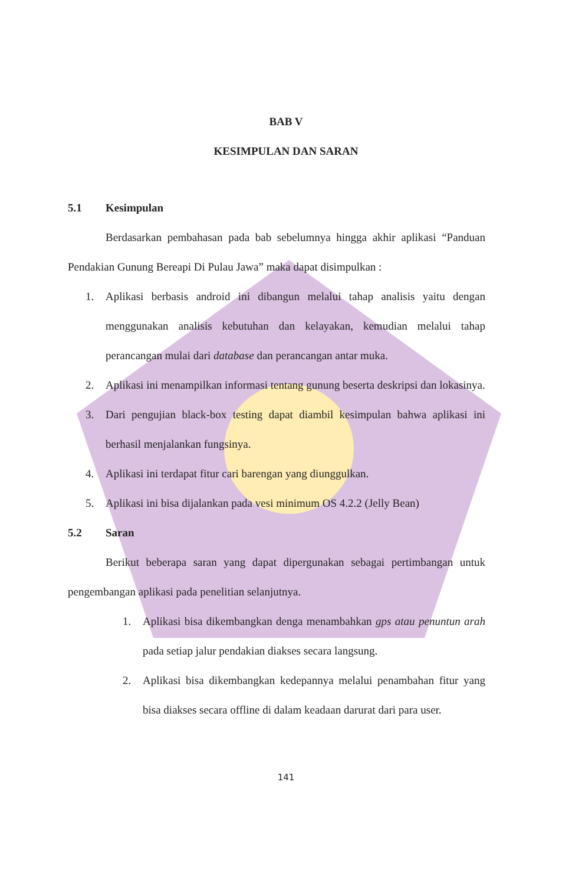BAB V
KESIMPULAN DAN SARAN
5.1 Kesimpulan
Berdasarkan pembahasan pada bab sebelumnya hingga akhir aplikasi “Panduan Pendakian Gunung Bereapi Di Pulau Jawa” maka dapat disimpulkan :
1.
Aplikasi berbasis android ini dibangun melalui tahap analisis yaitu dengan menggunakan analisis kebutuhan dan kelayakan, kemudian melalui tahap perancangan mulai dari database dan perancangan antar muka.
2.
Aplikasi ini menampilkan informasi tentang gunung beserta deskripsi dan lokasinya.
3.
Dari pengujian black-box testing dapat diambil kesimpulan bahwa aplikasi ini berhasil menjalankan fungsinya.
4.
Aplikasi ini terdapat fitur cari barengan yang diunggulkan.
5.
Aplikasi ini bisa dijalankan pada vesi minimum OS 4.2.2 (Jelly Bean)
5.2 Saran
Berikut beberapa saran yang dapat dipergunakan sebagai pertimbangan untuk pengembangan aplikasi pada penelitian selanjutnya.
1.
Aplikasi bisa dikembangkan denga menambahkan gps atau penuntun arah pada setiap jalur pendakian diakses secara langsung.
2.
Aplikasi bisa dikembangkan kedepannya melalui penambahan fitur yang bisa diakses secara offline di dalam keadaan darurat dari para user.
141